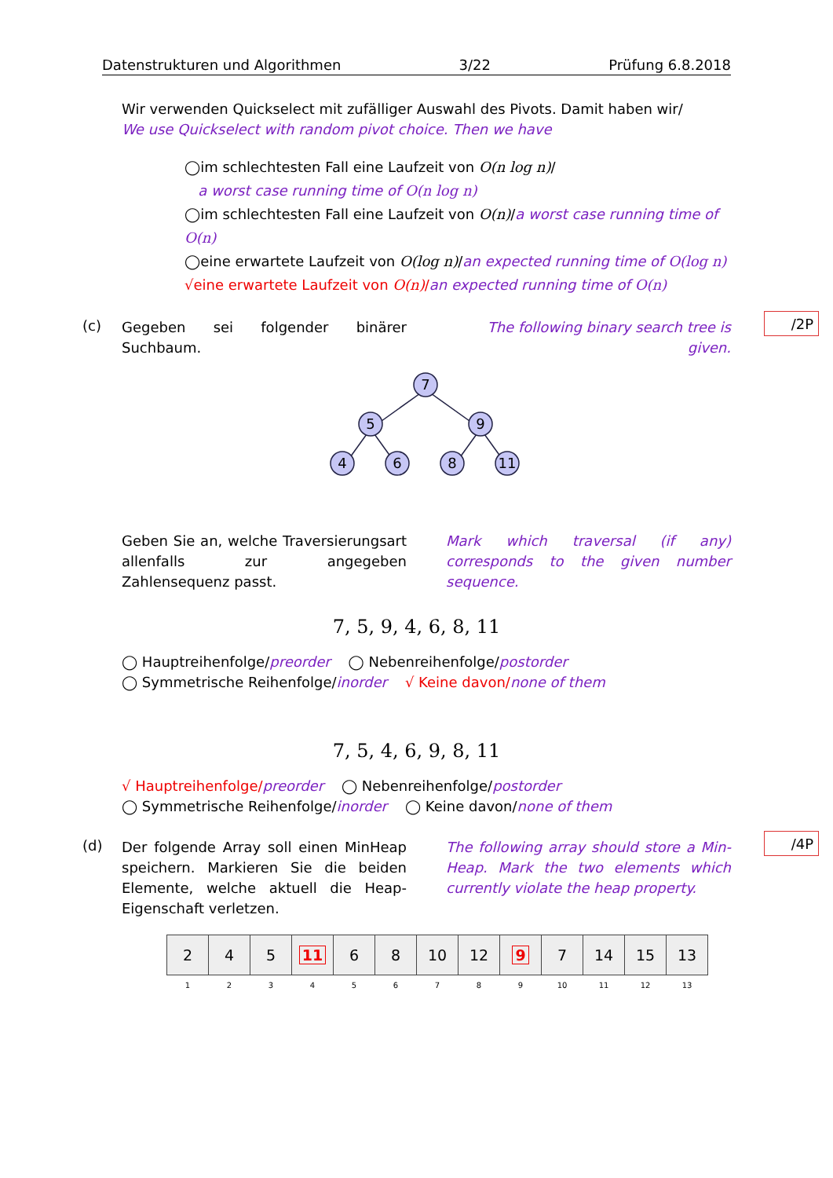Datenstrukturen und Algorithmen 3/22 Prüfung 6.8.2018
Wir verwenden Quickselect mit zufälliger Auswahl des Pivots. Damit haben wir/
We use Quickselect with random pivot choice. Then we have
◯im schlechtesten Fall eine Laufzeit von O(n log n)/
a worst case running time of O(n log n)
◯im schlechtesten Fall eine Laufzeit von O(n)/a worst case running time of O(n)
◯eine erwartete Laufzeit von O(log n)/an expected running time of O(log n)
√eine erwartete Laufzeit von O(n)/an expected running time of O(n)
(c)
Gegeben sei folgender binärer Suchbaum.
The following binary search tree is given.
/2P
7
5
9
4
6
8
11
Geben Sie an, welche Traversierungsart allenfalls zur angegeben Zahlensequenz passt.
Mark which traversal (if any) corresponds to the given number sequence.
7, 5, 9, 4, 6, 8, 11
◯ Hauptreihenfolge/preorder ◯ Nebenreihenfolge/postorder
◯ Symmetrische Reihenfolge/inorder √ Keine davon/none of them
7, 5, 4, 6, 9, 8, 11
√ Hauptreihenfolge/preorder ◯ Nebenreihenfolge/postorder
◯ Symmetrische Reihenfolge/inorder ◯ Keine davon/none of them
(d)
Der folgende Array soll einen MinHeap speichern. Markieren Sie die beiden Elemente, welche aktuell die Heap-Eigenschaft verletzen.
The following array should store a Min-Heap. Mark the two elements which currently violate the heap property.
/4P
| 2 | 4 | 5 | 11 | 6 | 8 | 10 | 12 | 9 | 7 | 14 | 15 | 13 |
| 1 | 2 | 3 | 4 | 5 | 6 | 7 | 8 | 9 | 10 | 11 | 12 | 13 |